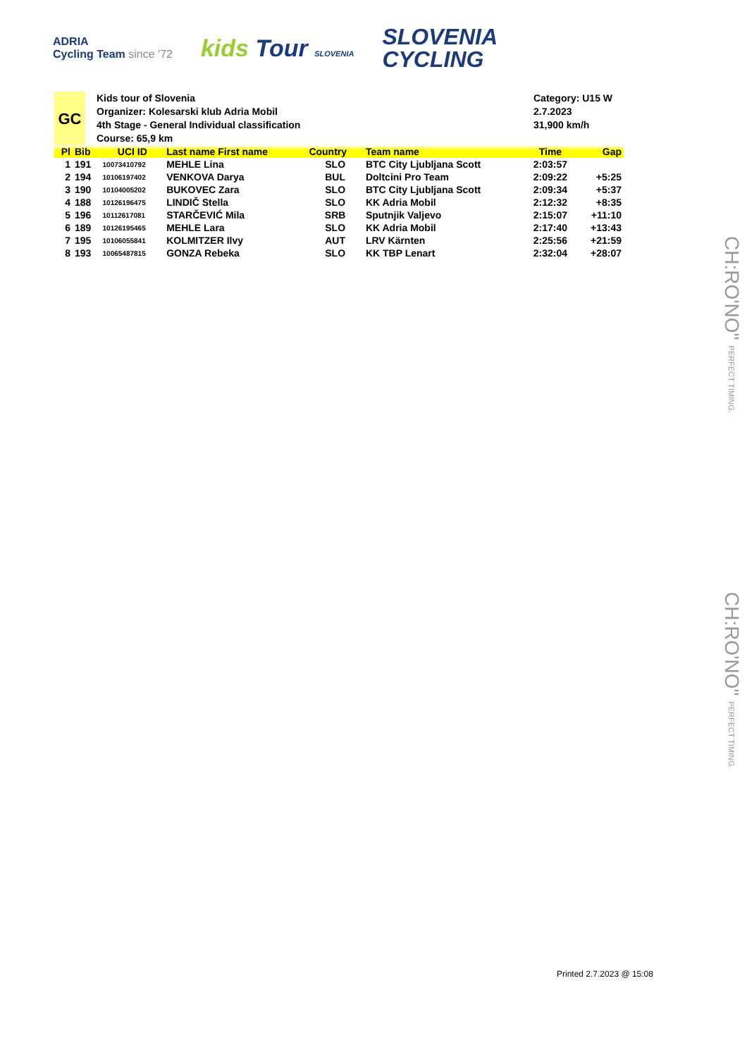ADRIA
Cycling Team since '72
kids Tour SLOVENIA
SLOVENIA
CYCLING
GC
Kids tour of Slovenia
Organizer: Kolesarski klub Adria Mobil
4th Stage - General Individual classification
Course: 65,9 km
Category: U15 W
2.7.2023
31,900 km/h
| Pl | Bib | UCI ID | Last name First name | Country | Team name | Time | Gap |
| --- | --- | --- | --- | --- | --- | --- | --- |
| 1 | 191 | 10073410792 | MEHLE Lina | SLO | BTC City Ljubljana Scott | 2:03:57 | |
| 2 | 194 | 10106197402 | VENKOVA Darya | BUL | Doltcini Pro Team | 2:09:22 | +5:25 |
| 3 | 190 | 10104005202 | BUKOVEC Zara | SLO | BTC City Ljubljana Scott | 2:09:34 | +5:37 |
| 4 | 188 | 10126196475 | LINDIČ Stella | SLO | KK Adria Mobil | 2:12:32 | +8:35 |
| 5 | 196 | 10112617081 | STARČEVIĆ Mila | SRB | Sputnjik Valjevo | 2:15:07 | +11:10 |
| 6 | 189 | 10126195465 | MEHLE Lara | SLO | KK Adria Mobil | 2:17:40 | +13:43 |
| 7 | 195 | 10106055841 | KOLMITZER Ilvy | AUT | LRV Kärnten | 2:25:56 | +21:59 |
| 8 | 193 | 10065487815 | GONZA Rebeka | SLO | KK TBP Lenart | 2:32:04 | +28:07 |
CH:RO'NO" PERFECT TIMING.
CH:RO'NO" PERFECT TIMING.
Printed 2.7.2023 @ 15:08